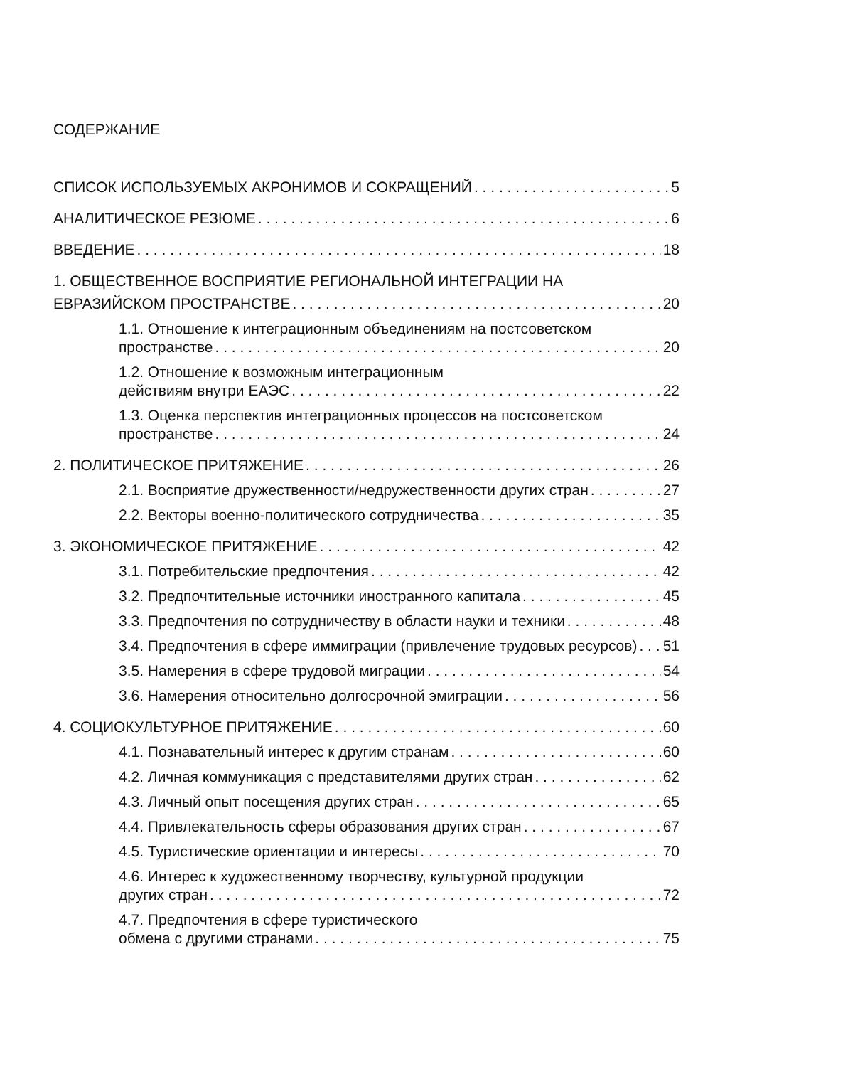СОДЕРЖАНИЕ
СПИСОК ИСПОЛЬЗУЕМЫХ АКРОНИМОВ И СОКРАЩЕНИЙ 5
АНАЛИТИЧЕСКОЕ РЕЗЮМЕ 6
ВВЕДЕНИЕ 18
1. ОБЩЕСТВЕННОЕ ВОСПРИЯТИЕ РЕГИОНАЛЬНОЙ ИНТЕГРАЦИИ НА
ЕВРАЗИЙСКОМ ПРОСТРАНСТВЕ 20
1.1. Отношение к интеграционным объединениям на постсоветском
пространстве 20
1.2. Отношение к возможным интеграционным
действиям внутри ЕАЭС 22
1.3. Оценка перспектив интеграционных процессов на постсоветском
пространстве 24
2. ПОЛИТИЧЕСКОЕ ПРИТЯЖЕНИЕ 26
2.1. Восприятие дружественности/недружественности других стран 27
2.2. Векторы военно-политического сотрудничества 35
3. ЭКОНОМИЧЕСКОЕ ПРИТЯЖЕНИЕ 42
3.1. Потребительские предпочтения 42
3.2. Предпочтительные источники иностранного капитала 45
3.3. Предпочтения по сотрудничеству в области науки и техники 48
3.4. Предпочтения в сфере иммиграции (привлечение трудовых ресурсов) 51
3.5. Намерения в сфере трудовой миграции 54
3.6. Намерения относительно долгосрочной эмиграции 56
4. СОЦИОКУЛЬТУРНОЕ ПРИТЯЖЕНИЕ 60
4.1. Познавательный интерес к другим странам 60
4.2. Личная коммуникация с представителями других стран 62
4.3. Личный опыт посещения других стран 65
4.4. Привлекательность сферы образования других стран 67
4.5. Туристические ориентации и интересы 70
4.6. Интерес к художественному творчеству, культурной продукции
других стран 72
4.7. Предпочтения в сфере туристического
обмена с другими странами 75